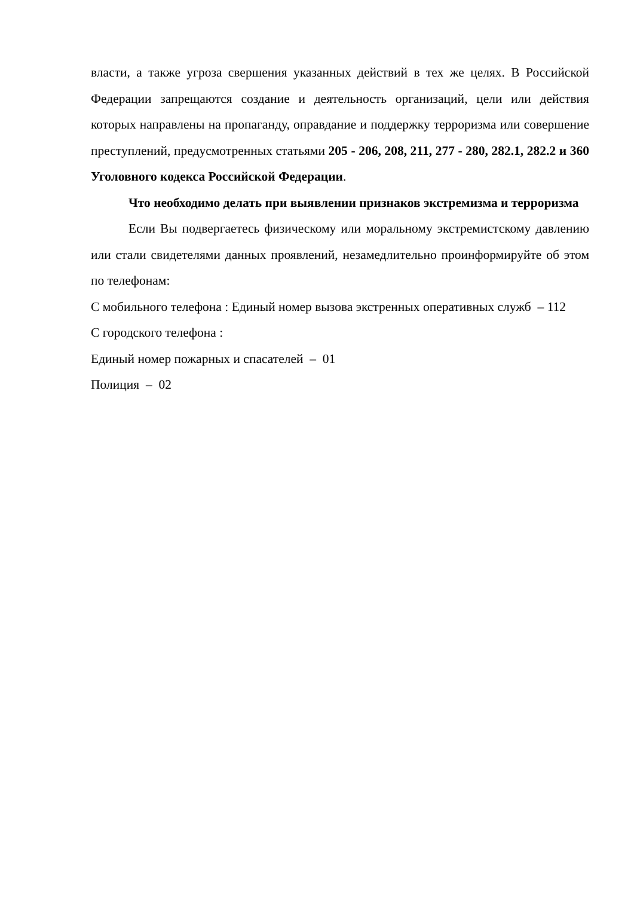власти, а также угроза свершения указанных действий в тех же целях. В Российской Федерации запрещаются создание и деятельность организаций, цели или действия которых направлены на пропаганду, оправдание и поддержку терроризма или совершение преступлений, предусмотренных статьями 205 - 206, 208, 211, 277 - 280, 282.1, 282.2 и 360 Уголовного кодекса Российской Федерации.
Что необходимо делать при выявлении признаков экстремизма и терроризма
Если Вы подвергаетесь физическому или моральному экстремистскому давлению или стали свидетелями данных проявлений, незамедлительно проинформируйте об этом по телефонам:
С мобильного телефона : Единый номер вызова экстренных оперативных служб – 112
С городского телефона :
Единый номер пожарных и спасателей – 01
Полиция – 02